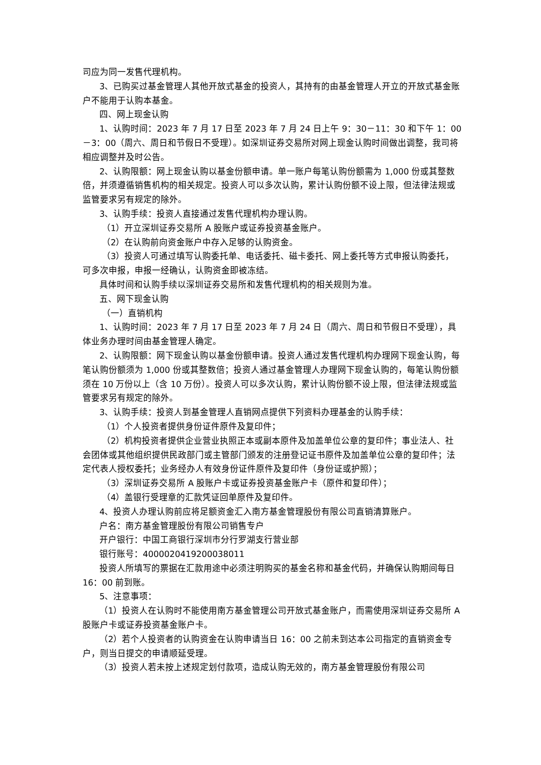司应为同一发售代理机构。
3、已购买过基金管理人其他开放式基金的投资人，其持有的由基金管理人开立的开放式基金账户不能用于认购本基金。
四、网上现金认购
1、认购时间：2023 年 7 月 17 日至 2023 年 7 月 24 日上午 9：30－11：30 和下午 1：00－3：00（周六、周日和节假日不受理）。如深圳证券交易所对网上现金认购时间做出调整，我司将相应调整并及时公告。
2、认购限额：网上现金认购以基金份额申请。单一账户每笔认购份额需为 1,000 份或其整数倍，并须遵循销售机构的相关规定。投资人可以多次认购，累计认购份额不设上限，但法律法规或监管要求另有规定的除外。
3、认购手续：投资人直接通过发售代理机构办理认购。
（1）开立深圳证券交易所 A 股账户或证券投资基金账户。
（2）在认购前向资金账户中存入足够的认购资金。
（3）投资人可通过填写认购委托单、电话委托、磁卡委托、网上委托等方式申报认购委托，可多次申报，申报一经确认，认购资金即被冻结。
具体时间和认购手续以深圳证券交易所和发售代理机构的相关规则为准。
五、网下现金认购
（一）直销机构
1、认购时间：2023 年 7 月 17 日至 2023 年 7 月 24 日（周六、周日和节假日不受理），具体业务办理时间由基金管理人确定。
2、认购限额：网下现金认购以基金份额申请。投资人通过发售代理机构办理网下现金认购，每笔认购份额须为 1,000 份或其整数倍；投资人通过基金管理人办理网下现金认购的，每笔认购份额须在 10 万份以上（含 10 万份）。投资人可以多次认购，累计认购份额不设上限，但法律法规或监管要求另有规定的除外。
3、认购手续：投资人到基金管理人直销网点提供下列资料办理基金的认购手续：
（1）个人投资者提供身份证件原件及复印件；
（2）机构投资者提供企业营业执照正本或副本原件及加盖单位公章的复印件；事业法人、社会团体或其他组织提供民政部门或主管部门颁发的注册登记证书原件及加盖单位公章的复印件；法定代表人授权委托；业务经办人有效身份证件原件及复印件（身份证或护照）；
（3）深圳证券交易所 A 股账户卡或证券投资基金账户卡（原件和复印件）；
（4）盖银行受理章的汇款凭证回单原件及复印件。
4、投资人办理认购前应将足额资金汇入南方基金管理股份有限公司直销清算账户。
户名：南方基金管理股份有限公司销售专户
开户银行：中国工商银行深圳市分行罗湖支行营业部
银行账号：4000020419200038011
投资人所填写的票据在汇款用途中必须注明购买的基金名称和基金代码，并确保认购期间每日 16：00 前到账。
5、注意事项：
（1）投资人在认购时不能使用南方基金管理公司开放式基金账户，而需使用深圳证券交易所 A 股账户卡或证券投资基金账户卡。
（2）若个人投资者的认购资金在认购申请当日 16：00 之前未到达本公司指定的直销资金专户，则当日提交的申请顺延受理。
（3）投资人若未按上述规定划付款项，造成认购无效的，南方基金管理股份有限公司